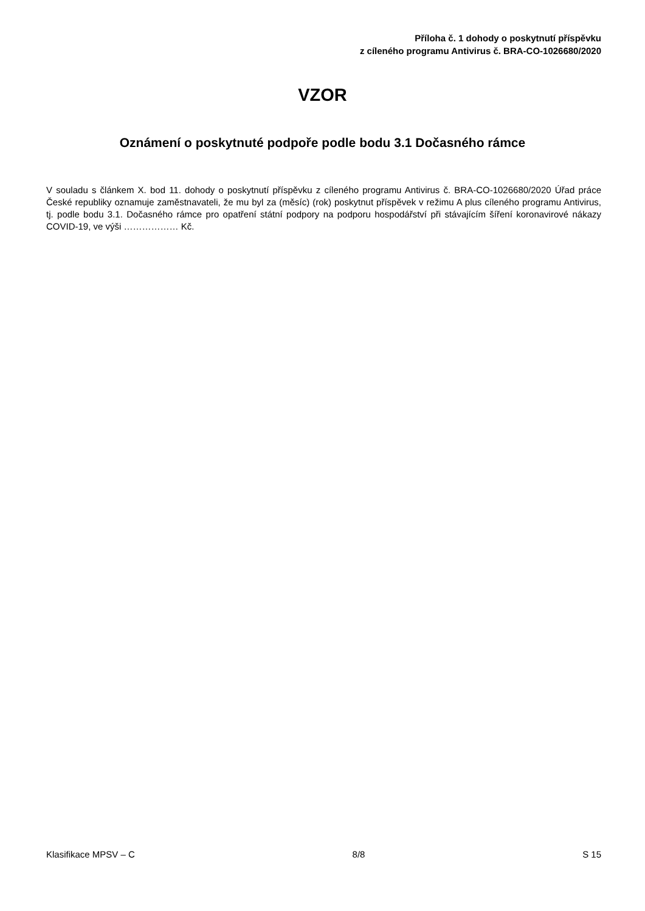Příloha č. 1 dohody o poskytnutí příspěvku
z cíleného programu Antivirus č. BRA-CO-1026680/2020
VZOR
Oznámení o poskytnuté podpoře podle bodu 3.1 Dočasného rámce
V souladu s článkem X. bod 11. dohody o poskytnutí příspěvku z cíleného programu Antivirus č. BRA-CO-1026680/2020 Úřad práce České republiky oznamuje zaměstnavateli, že mu byl za (měsíc) (rok) poskytnut příspěvek v režimu A plus cíleného programu Antivirus, tj. podle bodu 3.1. Dočasného rámce pro opatření státní podpory na podporu hospodářství při stávajícím šíření koronavirové nákazy COVID-19, ve výši ……………… Kč.
Klasifikace MPSV – C 8/8 S 15